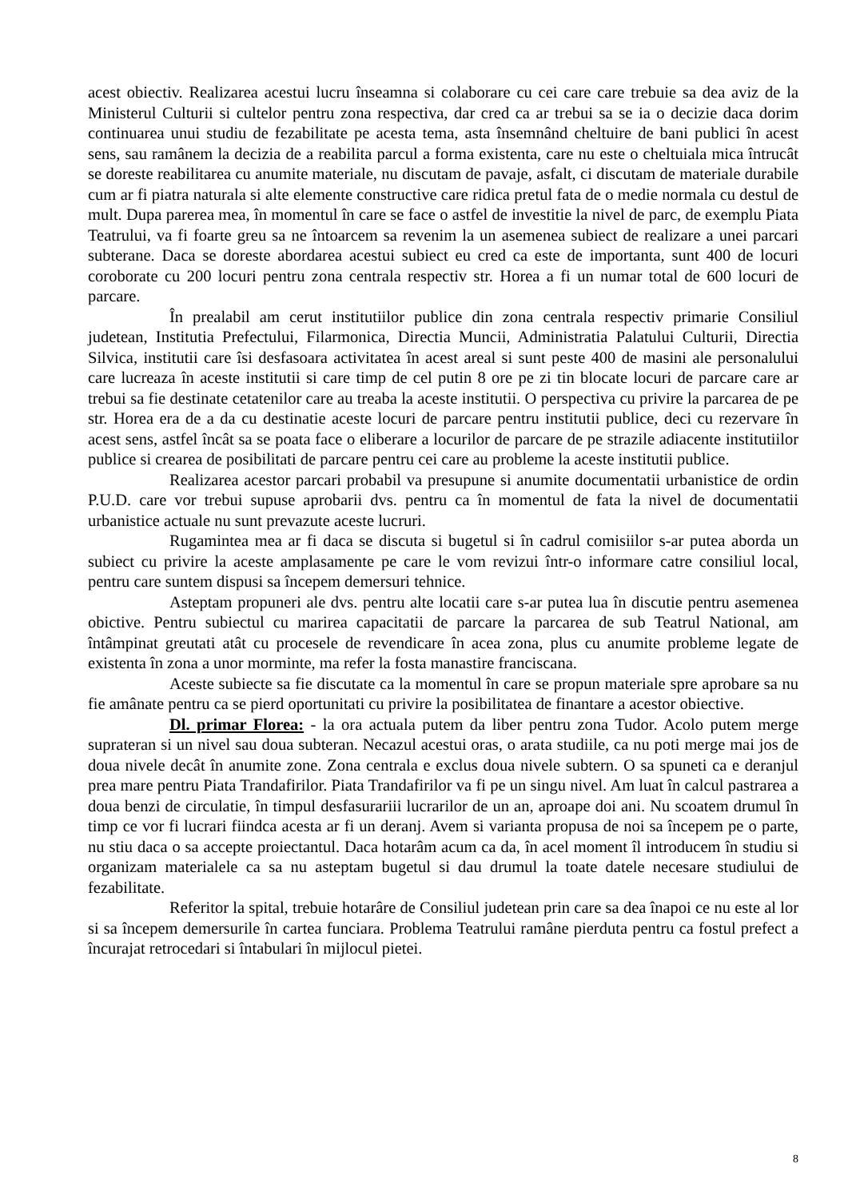acest obiectiv. Realizarea acestui lucru înseamna si colaborare cu cei care care trebuie sa dea aviz de la Ministerul Culturii si cultelor pentru zona respectiva, dar cred ca ar trebui sa se ia o decizie daca dorim continuarea unui studiu de fezabilitate pe acesta tema, asta însemnând cheltuire de bani publici în acest sens, sau ramânem la decizia de a reabilita parcul a forma existenta, care nu este o cheltuiala mica întrucât se doreste reabilitarea cu anumite materiale, nu discutam de pavaje, asfalt, ci discutam de materiale durabile cum ar fi piatra naturala si alte elemente constructive care ridica pretul fata de o medie normala cu destul de mult. Dupa parerea mea, în momentul în care se face o astfel de investitie la nivel de parc, de exemplu Piata Teatrului, va fi foarte greu sa ne întoarcem sa revenim la un asemenea subiect de realizare a unei parcari subterane. Daca se doreste abordarea acestui subiect eu cred ca este de importanta, sunt 400 de locuri coroborate cu 200 locuri pentru zona centrala respectiv str. Horea a fi un numar total de 600 locuri de parcare.
În prealabil am cerut institutiilor publice din zona centrala respectiv primarie Consiliul judetean, Institutia Prefectului, Filarmonica, Directia Muncii, Administratia Palatului Culturii, Directia Silvica, institutii care îsi desfasoara activitatea în acest areal si sunt peste 400 de masini ale personalului care lucreaza în aceste institutii si care timp de cel putin 8 ore pe zi tin blocate locuri de parcare care ar trebui sa fie destinate cetatenilor care au treaba la aceste institutii. O perspectiva cu privire la parcarea de pe str. Horea era de a da cu destinatie aceste locuri de parcare pentru institutii publice, deci cu rezervare în acest sens, astfel încât sa se poata face o eliberare a locurilor de parcare de pe strazile adiacente institutiilor publice si crearea de posibilitati de parcare pentru cei care au probleme la aceste institutii publice.
Realizarea acestor parcari probabil va presupune si anumite documentatii urbanistice de ordin P.U.D. care vor trebui supuse aprobarii dvs. pentru ca în momentul de fata la nivel de documentatii urbanistice actuale nu sunt prevazute aceste lucruri.
Rugamintea mea ar fi daca se discuta si bugetul si în cadrul comisiilor s-ar putea aborda un subiect cu privire la aceste amplasamente pe care le vom revizui într-o informare catre consiliul local, pentru care suntem dispusi sa începem demersuri tehnice.
Asteptam propuneri ale dvs. pentru alte locatii care s-ar putea lua în discutie pentru asemenea obictive. Pentru subiectul cu marirea capacitatii de parcare la parcarea de sub Teatrul National, am întâmpinat greutati atât cu procesele de revendicare în acea zona, plus cu anumite probleme legate de existenta în zona a unor morminte, ma refer la fosta manastire franciscana.
Aceste subiecte sa fie discutate ca la momentul în care se propun materiale spre aprobare sa nu fie amânate pentru ca se pierd oportunitati cu privire la posibilitatea de finantare a acestor obiective.
Dl. primar Florea: - la ora actuala putem da liber pentru zona Tudor. Acolo putem merge suprateran si un nivel sau doua subteran. Necazul acestui oras, o arata studiile, ca nu poti merge mai jos de doua nivele decât în anumite zone. Zona centrala e exclus doua nivele subtern. O sa spuneti ca e deranjul prea mare pentru Piata Trandafirilor. Piata Trandafirilor va fi pe un singu nivel. Am luat în calcul pastrarea a doua benzi de circulatie, în timpul desfasurariii lucrarilor de un an, aproape doi ani. Nu scoatem drumul în timp ce vor fi lucrari fiindca acesta ar fi un deranj. Avem si varianta propusa de noi sa începem pe o parte, nu stiu daca o sa accepte proiectantul. Daca hotarâm acum ca da, în acel moment îl introducem în studiu si organizam materialele ca sa nu asteptam bugetul si dau drumul la toate datele necesare studiului de fezabilitate.
Referitor la spital, trebuie hotarâre de Consiliul judetean prin care sa dea înapoi ce nu este al lor si sa începem demersurile în cartea funciara. Problema Teatrului ramâne pierduta pentru ca fostul prefect a încurajat retrocedari si întabulari în mijlocul pietei.
8